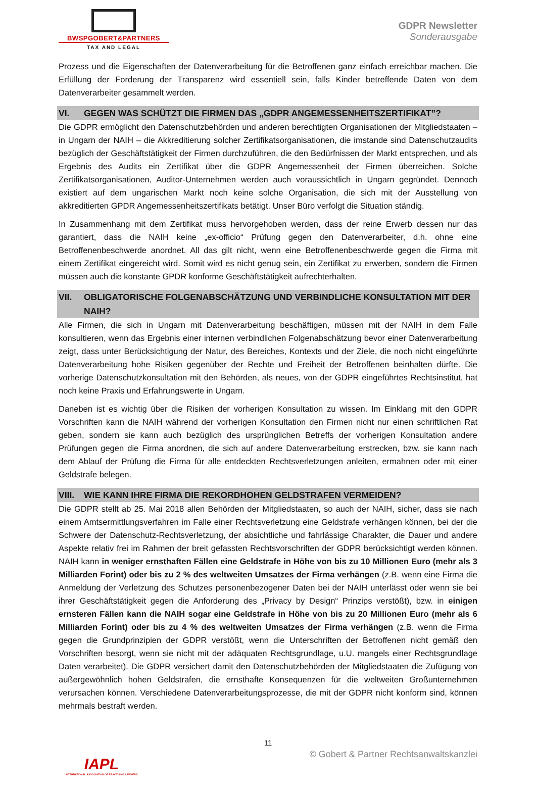BWSPGOBERT&PARTNERS
TAX AND LEGAL
GDPR Newsletter
Sonderausgabe
Prozess und die Eigenschaften der Datenverarbeitung für die Betroffenen ganz einfach erreichbar machen. Die Erfüllung der Forderung der Transparenz wird essentiell sein, falls Kinder betreffende Daten von dem Datenverarbeiter gesammelt werden.
VI. GEGEN WAS SCHÜTZT DIE FIRMEN DAS „GDPR ANGEMESSENHEITSZERTIFIKAT”?
Die GDPR ermöglicht den Datenschutzbehörden und anderen berechtigten Organisationen der Mitgliedstaaten – in Ungarn der NAIH – die Akkreditierung solcher Zertifikatsorganisationen, die imstande sind Datenschutzaudits bezüglich der Geschäftstätigkeit der Firmen durchzuführen, die den Bedürfnissen der Markt entsprechen, und als Ergebnis des Audits ein Zertifikat über die GDPR Angemessenheit der Firmen überreichen. Solche Zertifikatsorganisationen, Auditor-Unternehmen werden auch voraussichtlich in Ungarn gegründet. Dennoch existiert auf dem ungarischen Markt noch keine solche Organisation, die sich mit der Ausstellung von akkreditierten GPDR Angemessenheitszertifikats betätigt. Unser Büro verfolgt die Situation ständig.
In Zusammenhang mit dem Zertifikat muss hervorgehoben werden, dass der reine Erwerb dessen nur das garantiert, dass die NAIH keine „ex-officio“ Prüfung gegen den Datenverarbeiter, d.h. ohne eine Betroffenenbeschwerde anordnet. All das gilt nicht, wenn eine Betroffenenbeschwerde gegen die Firma mit einem Zertifikat eingereicht wird. Somit wird es nicht genug sein, ein Zertifikat zu erwerben, sondern die Firmen müssen auch die konstante GPDR konforme Geschäftstätigkeit aufrechterhalten.
VII. OBLIGATORISCHE FOLGENABSCHÄTZUNG UND VERBINDLICHE KONSULTATION MIT DER NAIH?
Alle Firmen, die sich in Ungarn mit Datenverarbeitung beschäftigen, müssen mit der NAIH in dem Falle konsultieren, wenn das Ergebnis einer internen verbindlichen Folgenabschätzung bevor einer Datenverarbeitung zeigt, dass unter Berücksichtigung der Natur, des Bereiches, Kontexts und der Ziele, die noch nicht eingeführte Datenverarbeitung hohe Risiken gegenüber der Rechte und Freiheit der Betroffenen beinhalten dürfte. Die vorherige Datenschutzkonsultation mit den Behörden, als neues, von der GDPR eingeführtes Rechtsinstitut, hat noch keine Praxis und Erfahrungswerte in Ungarn.
Daneben ist es wichtig über die Risiken der vorherigen Konsultation zu wissen. Im Einklang mit den GDPR Vorschriften kann die NAIH während der vorherigen Konsultation den Firmen nicht nur einen schriftlichen Rat geben, sondern sie kann auch bezüglich des ursprünglichen Betreffs der vorherigen Konsultation andere Prüfungen gegen die Firma anordnen, die sich auf andere Datenverarbeitung erstrecken, bzw. sie kann nach dem Ablauf der Prüfung die Firma für alle entdeckten Rechtsverletzungen anleiten, ermahnen oder mit einer Geldstrafe belegen.
VIII. WIE KANN IHRE FIRMA DIE REKORDHOHEN GELDSTRAFEN VERMEIDEN?
Die GDPR stellt ab 25. Mai 2018 allen Behörden der Mitgliedstaaten, so auch der NAIH, sicher, dass sie nach einem Amtsermittlungsverfahren im Falle einer Rechtsverletzung eine Geldstrafe verhängen können, bei der die Schwere der Datenschutz-Rechtsverletzung, der absichtliche und fahrlässige Charakter, die Dauer und andere Aspekte relativ frei im Rahmen der breit gefassten Rechtsvorschriften der GDPR berücksichtigt werden können. NAIH kann in weniger ernsthaften Fällen eine Geldstrafe in Höhe von bis zu 10 Millionen Euro (mehr als 3 Milliarden Forint) oder bis zu 2 % des weltweiten Umsatzes der Firma verhängen (z.B. wenn eine Firma die Anmeldung der Verletzung des Schutzes personenbezogener Daten bei der NAIH unterlässt oder wenn sie bei ihrer Geschäftstätigkeit gegen die Anforderung des „Privacy by Design“ Prinzips verstößt), bzw. in einigen ernsteren Fällen kann die NAIH sogar eine Geldstrafe in Höhe von bis zu 20 Millionen Euro (mehr als 6 Milliarden Forint) oder bis zu 4 % des weltweiten Umsatzes der Firma verhängen (z.B. wenn die Firma gegen die Grundprinzipien der GDPR verstößt, wenn die Unterschriften der Betroffenen nicht gemäß den Vorschriften besorgt, wenn sie nicht mit der adäquaten Rechtsgrundlage, u.U. mangels einer Rechtsgrundlage Daten verarbeitet). Die GDPR versichert damit den Datenschutzbehörden der Mitgliedstaaten die Zufügung von außergewöhnlich hohen Geldstrafen, die ernsthafte Konsequenzen für die weltweiten Großunternehmen verursachen können. Verschiedene Datenverarbeitungsprozesse, die mit der GDPR nicht konform sind, können mehrmals bestraft werden.
11
© Gobert & Partner Rechtsanwaltskanzlei
IAPL
INTERNATIONAL ASSOCIATION OF PRACTISING LAWYERS